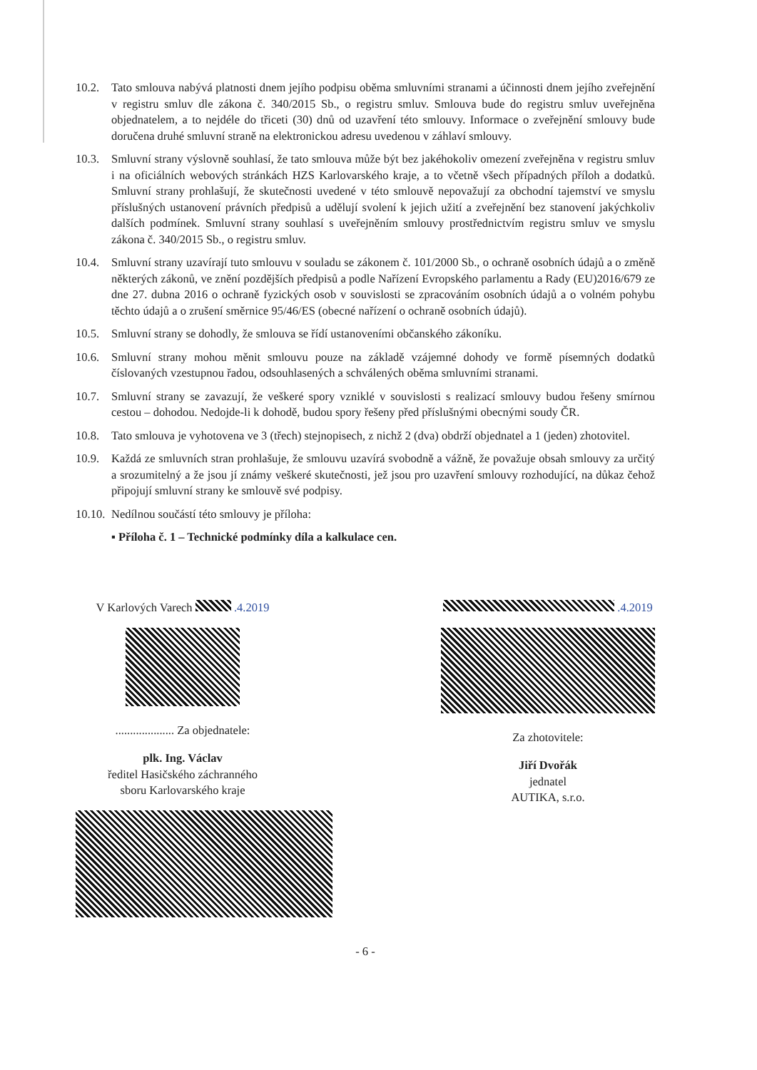10.2. Tato smlouva nabývá platnosti dnem jejího podpisu oběma smluvními stranami a účinnosti dnem jejího zveřejnění v registru smluv dle zákona č. 340/2015 Sb., o registru smluv. Smlouva bude do registru smluv uveřejněna objednatelem, a to nejdéle do třiceti (30) dnů od uzavření této smlouvy. Informace o zveřejnění smlouvy bude doručena druhé smluvní straně na elektronickou adresu uvedenou v záhlaví smlouvy.
10.3. Smluvní strany výslovně souhlasí, že tato smlouva může být bez jakéhokoliv omezení zveřejněna v registru smluv i na oficiálních webových stránkách HZS Karlovarského kraje, a to včetně všech případných příloh a dodatků. Smluvní strany prohlašují, že skutečnosti uvedené v této smlouvě nepovažují za obchodní tajemství ve smyslu příslušných ustanovení právních předpisů a udělují svolení k jejich užití a zveřejnění bez stanovení jakýchkoliv dalších podmínek. Smluvní strany souhlasí s uveřejněním smlouvy prostřednictvím registru smluv ve smyslu zákona č. 340/2015 Sb., o registru smluv.
10.4. Smluvní strany uzavírají tuto smlouvu v souladu se zákonem č. 101/2000 Sb., o ochraně osobních údajů a o změně některých zákonů, ve znění pozdějších předpisů a podle Nařízení Evropského parlamentu a Rady (EU)2016/679 ze dne 27. dubna 2016 o ochraně fyzických osob v souvislosti se zpracováním osobních údajů a o volném pohybu těchto údajů a o zrušení směrnice 95/46/ES (obecné nařízení o ochraně osobních údajů).
10.5. Smluvní strany se dohodly, že smlouva se řídí ustanoveními občanského zákoníku.
10.6. Smluvní strany mohou měnit smlouvu pouze na základě vzájemné dohody ve formě písemných dodatků číslovaných vzestupnou řadou, odsouhlasených a schválených oběma smluvními stranami.
10.7. Smluvní strany se zavazují, že veškeré spory vzniklé v souvislosti s realizací smlouvy budou řešeny smírnou cestou – dohodou. Nedojde-li k dohodě, budou spory řešeny před příslušnými obecnými soudy ČR.
10.8. Tato smlouva je vyhotovena ve 3 (třech) stejnopisech, z nichž 2 (dva) obdrží objednatel a 1 (jeden) zhotovitel.
10.9. Každá ze smluvních stran prohlašuje, že smlouvu uzavírá svobodně a vážně, že považuje obsah smlouvy za určitý a srozumitelný a že jsou jí známy veškeré skutečnosti, jež jsou pro uzavření smlouvy rozhodující, na důkaz čehož připojují smluvní strany ke smlouvě své podpisy.
10.10.
Nedílnou součástí této smlouvy je příloha:
▪ Příloha č. 1 – Technické podmínky díla a kalkulace cen.
V Karlových Varech .4.2019
.................... Za objednatele:
plk. Ing. Václav
ředitel Hasičského záchranného
sboru Karlovarského kraje
.4.2019
Za zhotovitele:
Jiří Dvořák
jednatel
AUTIKA, s.r.o.
- 6 -